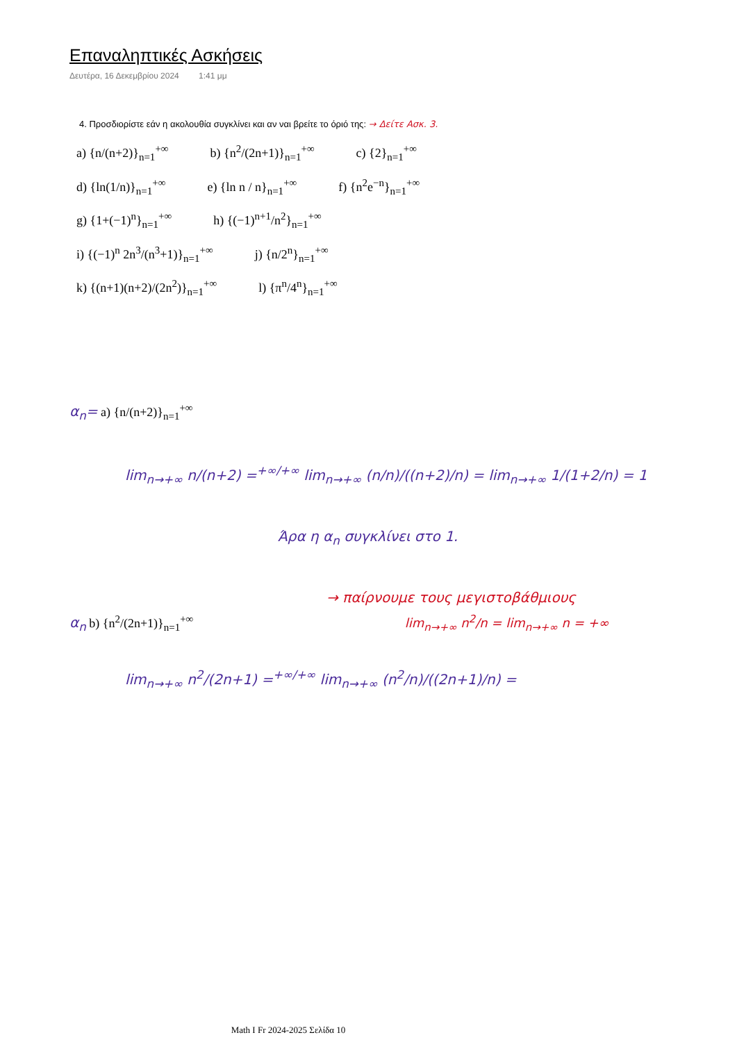Επαναληπτικές Ασκήσεις
Δευτέρα, 16 Δεκεμβρίου 2024 1:41 μμ
4. Προσδιορίστε εάν η ακολουθία συγκλίνει και αν ναι βρείτε το όριό της: → Δείτε Ασκ. 3.
a) {n/(n+2)}<sub>n=1</sub><sup>+∞</sup> b) {n<sup>2</sup>/(2n+1)}<sub>n=1</sub><sup>+∞</sup> c) {2}<sub>n=1</sub><sup>+∞</sup>
d) {ln(1/n)}<sub>n=1</sub><sup>+∞</sup> e) {ln n / n}<sub>n=1</sub><sup>+∞</sup> f) {n<sup>2</sup>e<sup>−n</sup>}<sub>n=1</sub><sup>+∞</sup>
g) {1+(−1)<sup>n</sup>}<sub>n=1</sub><sup>+∞</sup> h) {(−1)<sup>n+1</sup>/n<sup>2</sup>}<sub>n=1</sub><sup>+∞</sup>
i) {(−1)<sup>n</sup> 2n<sup>3</sup>/(n<sup>3</sup>+1)}<sub>n=1</sub><sup>+∞</sup> j) {n/2<sup>n</sup>}<sub>n=1</sub><sup>+∞</sup>
k) {(n+1)(n+2)/(2n<sup>2</sup>)}<sub>n=1</sub><sup>+∞</sup> l) {π<sup>n</sup>/4<sup>n</sup>}<sub>n=1</sub><sup>+∞</sup>
α<sub>n</sub>= a) {n/(n+2)}<sub>n=1</sub><sup>+∞</sup>
lim<sub>n→+∞</sub> n/(n+2) =<sup>+∞/+∞</sup> lim<sub>n→+∞</sub> (n/n)/((n+2)/n) = lim<sub>n→+∞</sub> 1/(1+2/n) = 1
Άρα η α<sub>n</sub> συγκλίνει στο 1.
→ παίρνουμε τους μεγιστοβάθμιους
α<sub>n</sub> b) {n<sup>2</sup>/(2n+1)}<sub>n=1</sub><sup>+∞</sup> lim<sub>n→+∞</sub> n<sup>2</sup>/n = lim<sub>n→+∞</sub> n = +∞
lim<sub>n→+∞</sub> n<sup>2</sup>/(2n+1) =<sup>+∞/+∞</sup> lim<sub>n→+∞</sub> (n<sup>2</sup>/n)/((2n+1)/n) =
Math I Fr 2024-2025 Σελίδα 10